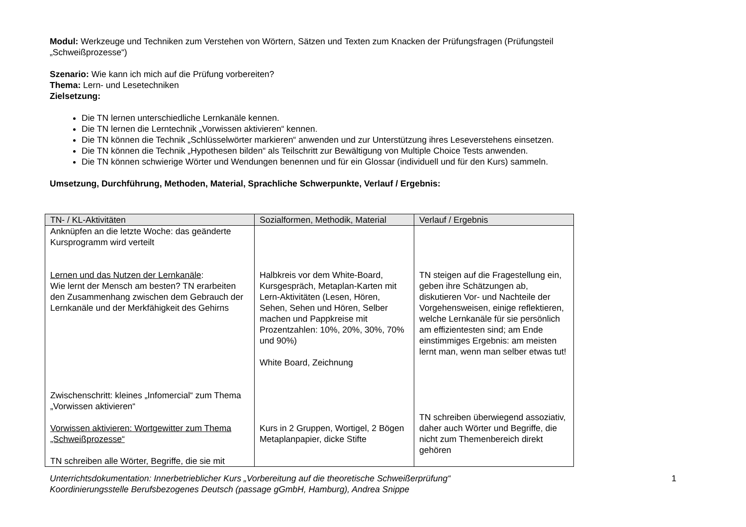Modul: Werkzeuge und Techniken zum Verstehen von Wörtern, Sätzen und Texten zum Knacken der Prüfungsfragen (Prüfungsteil „Schweißprozesse“)
Szenario: Wie kann ich mich auf die Prüfung vorbereiten?
Thema: Lern- und Lesetechniken
Zielsetzung:
Die TN lernen unterschiedliche Lernkanäle kennen.
Die TN lernen die Lerntechnik „Vorwissen aktivieren“ kennen.
Die TN können die Technik „Schlüsselwörter markieren“ anwenden und zur Unterstützung ihres Leseverstehens einsetzen.
Die TN können die Technik „Hypothesen bilden“ als Teilschritt zur Bewältigung von Multiple Choice Tests anwenden.
Die TN können schwierige Wörter und Wendungen benennen und für ein Glossar (individuell und für den Kurs) sammeln.
Umsetzung, Durchführung, Methoden, Material, Sprachliche Schwerpunkte, Verlauf / Ergebnis:
| TN- / KL-Aktivitäten | Sozialformen, Methodik, Material | Verlauf / Ergebnis |
| --- | --- | --- |
| Anknüpfen an die letzte Woche: das geänderte Kursprogramm wird verteilt Lernen und das Nutzen der Lernkanäle : Wie lernt der Mensch am besten? TN erarbeiten den Zusammenhang zwischen dem Gebrauch der Lernkanäle und der Merkfähigkeit des Gehirns Zwischenschritt: kleines „Infomercial“ zum Thema „Vorwissen aktivieren“ Vorwissen aktivieren: Wortgewitter zum Thema „Schweißprozesse“ TN schreiben alle Wörter, Begriffe, die sie mit | Halbkreis vor dem White-Board, Kursgespräch, Metaplan-Karten mit Lern-Aktivitäten (Lesen, Hören, Sehen, Sehen und Hören, Selber machen und Pappkreise mit Prozentzahlen: 10%, 20%, 30%, 70% und 90%) White Board, Zeichnung Kurs in 2 Gruppen, Wortigel, 2 Bögen Metaplanpapier, dicke Stifte | TN steigen auf die Fragestellung ein, geben ihre Schätzungen ab, diskutieren Vor- und Nachteile der Vorgehensweisen, einige reflektieren, welche Lernkanäle für sie persönlich am effizientesten sind; am Ende einstimmiges Ergebnis: am meisten lernt man, wenn man selber etwas tut! TN schreiben überwiegend assoziativ, daher auch Wörter und Begriffe, die nicht zum Themenbereich direkt gehören |
Unterrichtsdokumentation: Innerbetrieblicher Kurs „Vorbereitung auf die theoretische Schweißerprüfung“
Koordinierungsstelle Berufsbezogenes Deutsch (passage gGmbH, Hamburg), Andrea Snippe
1